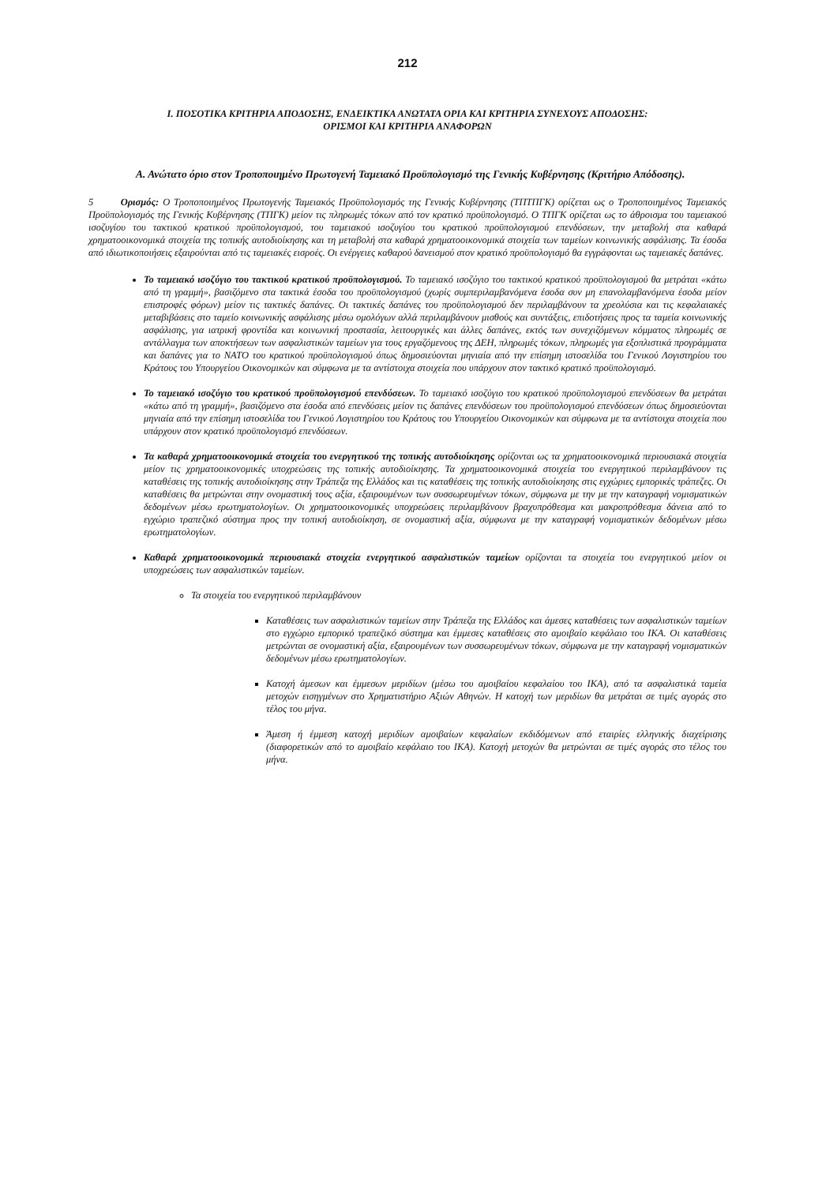212
I. ΠΟΣΟΤΙΚΑ ΚΡΙΤΗΡΙΑ ΑΠΟΔΟΣΗΣ, ΕΝΔΕΙΚΤΙΚΑ ΑΝΩΤΑΤΑ ΟΡΙΑ ΚΑΙ ΚΡΙΤΗΡΙΑ ΣΥΝΕΧΟΥΣ ΑΠΟΔΟΣΗΣ:
ΟΡΙΣΜΟΙ ΚΑΙ ΚΡΙΤΗΡΙΑ ΑΝΑΦΟΡΩΝ
Α. Ανώτατο όριο στον Τροποποιημένο Πρωτογενή Ταμειακό Προϋπολογισμό της Γενικής Κυβέρνησης (Κριτήριο Απόδοσης).
5 Ορισμός: Ο Τροποποιημένος Πρωτογενής Ταμειακός Προϋπολογισμός της Γενικής Κυβέρνησης (ΤΠΤΠΓΚ) ορίζεται ως ο Τροποποιημένος Ταμειακός Προϋπολογισμός της Γενικής Κυβέρνησης (ΤΠΓΚ) μείον τις πληρωμές τόκων από τον κρατικό προϋπολογισμό. Ο ΤΠΓΚ ορίζεται ως το άθροισμα του ταμειακού ισοζυγίου του τακτικού κρατικού προϋπολογισμού, του ταμειακού ισοζυγίου του κρατικού προϋπολογισμού επενδύσεων, την μεταβολή στα καθαρά χρηματοοικονομικά στοιχεία της τοπικής αυτοδιοίκησης και τη μεταβολή στα καθαρά χρηματοοικονομικά στοιχεία των ταμείων κοινωνικής ασφάλισης. Τα έσοδα από ιδιωτικοποιήσεις εξαιρούνται από τις ταμειακές εισροές. Οι ενέργειες καθαρού δανεισμού στον κρατικό προϋπολογισμό θα εγγράφονται ως ταμειακές δαπάνες.
Το ταμειακό ισοζύγιο του τακτικού κρατικού προϋπολογισμού. Το ταμειακό ισοζύγιο του τακτικού κρατικού προϋπολογισμού θα μετράται «κάτω από τη γραμμή», βασιζόμενο στα τακτικά έσοδα του προϋπολογισμού (χωρίς συμπεριλαμβανόμενα έσοδα συν μη επανολαμβανόμενα έσοδα μείον επιστροφές φόρων) μείον τις τακτικές δαπάνες. Οι τακτικές δαπάνες του προϋπολογισμού δεν περιλαμβάνουν τα χρεολύσια και τις κεφαλαιακές μεταβιβάσεις στο ταμείο κοινωνικής ασφάλισης μέσω ομολόγων αλλά περιλαμβάνουν μισθούς και συντάξεις, επιδοτήσεις προς τα ταμεία κοινωνικής ασφάλισης, για ιατρική φροντίδα και κοινωνική προστασία, λειτουργικές και άλλες δαπάνες, εκτός των συνεχιζόμενων κόμματος πληρωμές σε αντάλλαγμα των αποκτήσεων των ασφαλιστικών ταμείων για τους εργαζόμενους της ΔΕΗ, πληρωμές τόκων, πληρωμές για εξοπλιστικά προγράμματα και δαπάνες για το ΝΑΤΟ του κρατικού προϋπολογισμού όπως δημοσιεύονται μηνιαία από την επίσημη ιστοσελίδα του Γενικού Λογιστηρίου του Κράτους του Υπουργείου Οικονομικών και σύμφωνα με τα αντίστοιχα στοιχεία που υπάρχουν στον τακτικό κρατικό προϋπολογισμό.
Το ταμειακό ισοζύγιο του κρατικού προϋπολογισμού επενδύσεων. Το ταμειακό ισοζύγιο του κρατικού προϋπολογισμού επενδύσεων θα μετράται «κάτω από τη γραμμή», βασιζόμενο στα έσοδα από επενδύσεις μείον τις δαπάνες επενδύσεων του προϋπολογισμού επενδύσεων όπως δημοσιεύονται μηνιαία από την επίσημη ιστοσελίδα του Γενικού Λογιστηρίου του Κράτους του Υπουργείου Οικονομικών και σύμφωνα με τα αντίστοιχα στοιχεία που υπάρχουν στον κρατικό προϋπολογισμό επενδύσεων.
Τα καθαρά χρηματοοικονομικά στοιχεία του ενεργητικού της τοπικής αυτοδιοίκησης ορίζονται ως τα χρηματοοικονομικά περιουσιακά στοιχεία μείον τις χρηματοοικονομικές υποχρεώσεις της τοπικής αυτοδιοίκησης. Τα χρηματοοικονομικά στοιχεία του ενεργητικού περιλαμβάνουν τις καταθέσεις της τοπικής αυτοδιοίκησης στην Τράπεζα της Ελλάδος και τις καταθέσεις της τοπικής αυτοδιοίκησης στις εγχώριες εμπορικές τράπεζες. Οι καταθέσεις θα μετρώνται στην ονομαστική τους αξία, εξαιρουμένων των συσσωρευμένων τόκων, σύμφωνα με την με την καταγραφή νομισματικών δεδομένων μέσω ερωτηματολογίων. Οι χρηματοοικονομικές υποχρεώσεις περιλαμβάνουν βραχυπρόθεσμα και μακροπρόθεσμα δάνεια από το εγχώριο τραπεζικό σύστημα προς την τοπική αυτοδιοίκηση, σε ονομαστική αξία, σύμφωνα με την καταγραφή νομισματικών δεδομένων μέσω ερωτηματολογίων.
Καθαρά χρηματοοικονομικά περιουσιακά στοιχεία ενεργητικού ασφαλιστικών ταμείων ορίζονται τα στοιχεία του ενεργητικού μείον οι υποχρεώσεις των ασφαλιστικών ταμείων.
Τα στοιχεία του ενεργητικού περιλαμβάνουν
Καταθέσεις των ασφαλιστικών ταμείων στην Τράπεζα της Ελλάδος και άμεσες καταθέσεις των ασφαλιστικών ταμείων στο εγχώριο εμπορικό τραπεζικό σύστημα και έμμεσες καταθέσεις στο αμοιβαίο κεφάλαιο του ΙΚΑ. Οι καταθέσεις μετρώνται σε ονομαστική αξία, εξαιρουμένων των συσσωρευμένων τόκων, σύμφωνα με την καταγραφή νομισματικών δεδομένων μέσω ερωτηματολογίων.
Κατοχή άμεσων και έμμεσων μεριδίων (μέσω του αμοιβαίου κεφαλαίου του ΙΚΑ), από τα ασφαλιστικά ταμεία μετοχών εισηγμένων στο Χρηματιστήριο Αξιών Αθηνών. Η κατοχή των μεριδίων θα μετράται σε τιμές αγοράς στο τέλος του μήνα.
Άμεση ή έμμεση κατοχή μεριδίων αμοιβαίων κεφαλαίων εκδιδόμενων από εταιρίες ελληνικής διαχείρισης (διαφορετικών από το αμοιβαίο κεφάλαιο του ΙΚΑ). Κατοχή μετοχών θα μετρώνται σε τιμές αγοράς στο τέλος του μήνα.